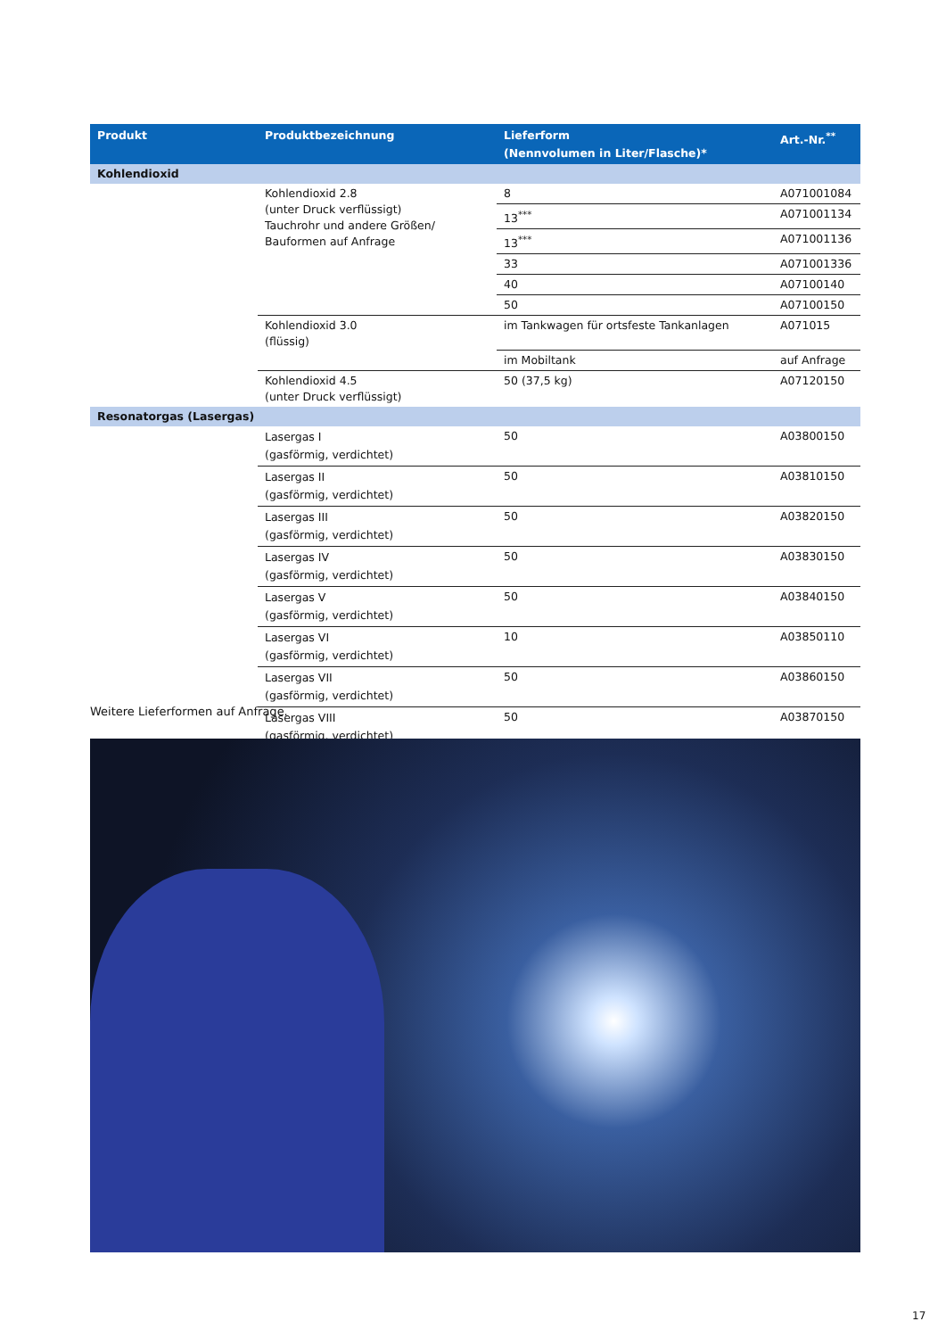| Produkt | Produktbezeichnung | Lieferform (Nennvolumen in Liter/Flasche)* | Art.-Nr.<sup>**</sup> |
| --- | --- | --- | --- |
| Kohlendioxid | | | |
| | Kohlendioxid 2.8 (unter Druck verflüssigt) Tauchrohr und andere Größen/ Bauformen auf Anfrage | 8 | A071001084 |
| | | 13<sup>***</sup> | A071001134 |
| | | 13<sup>***</sup> | A071001136 |
| | | 33 | A071001336 |
| | | 40 | A07100140 |
| | | 50 | A07100150 |
| | Kohlendioxid 3.0 (flüssig) | im Tankwagen für ortsfeste Tankanlagen | A071015 |
| | | im Mobiltank | auf Anfrage |
| | Kohlendioxid 4.5 (unter Druck verflüssigt) | 50 (37,5 kg) | A07120150 |
| Resonatorgas (Lasergas) | | | |
| | Lasergas I (gasförmig, verdichtet) | 50 | A03800150 |
| | Lasergas II (gasförmig, verdichtet) | 50 | A03810150 |
| | Lasergas III (gasförmig, verdichtet) | 50 | A03820150 |
| | Lasergas IV (gasförmig, verdichtet) | 50 | A03830150 |
| | Lasergas V (gasförmig, verdichtet) | 50 | A03840150 |
| | Lasergas VI (gasförmig, verdichtet) | 10 | A03850110 |
| | Lasergas VII (gasförmig, verdichtet) | 50 | A03860150 |
| | Lasergas VIII (gasförmig, verdichtet) | 50 | A03870150 |
Weitere Lieferformen auf Anfrage.
17